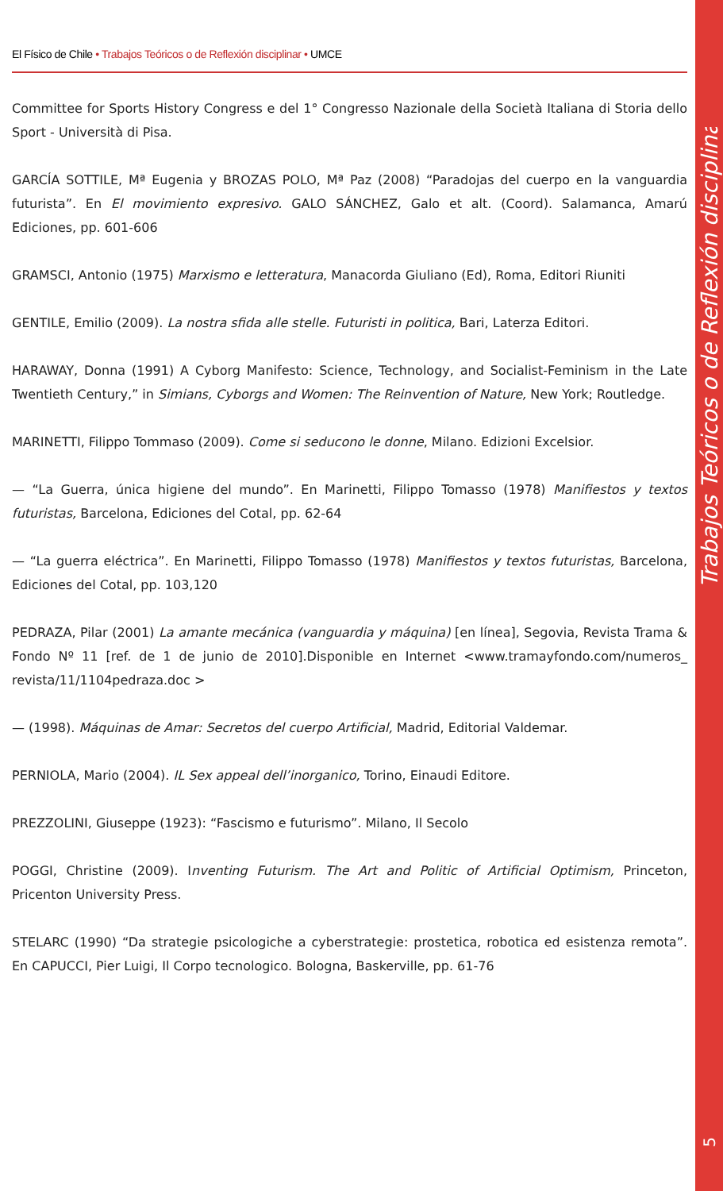Trabajos Teóricos o de Reflexión disciplinar
5
El Físico de Chile • Trabajos Teóricos o de Reflexión disciplinar • UMCE
Committee for Sports History Congress e del 1° Congresso Nazionale della Società Italiana di Storia dello Sport - Università di Pisa.
GARCÍA SOTTILE, Mª Eugenia y BROZAS POLO, Mª Paz (2008) “Paradojas del cuerpo en la vanguardia futurista”. En El movimiento expresivo. GALO SÁNCHEZ, Galo et alt. (Coord). Salamanca, Amarú Ediciones, pp. 601-606
GRAMSCI, Antonio (1975) Marxismo e letteratura, Manacorda Giuliano (Ed), Roma, Editori Riuniti
GENTILE, Emilio (2009). La nostra sfida alle stelle. Futuristi in politica, Bari, Laterza Editori.
HARAWAY, Donna (1991) A Cyborg Manifesto: Science, Technology, and Socialist-Feminism in the Late Twentieth Century,” in Simians, Cyborgs and Women: The Reinvention of Nature, New York; Routledge.
MARINETTI, Filippo Tommaso (2009). Come si seducono le donne, Milano. Edizioni Excelsior.
— “La Guerra, única higiene del mundo”. En Marinetti, Filippo Tomasso (1978) Manifiestos y textos futuristas, Barcelona, Ediciones del Cotal, pp. 62-64
— “La guerra eléctrica”. En Marinetti, Filippo Tomasso (1978) Manifiestos y textos futuristas, Barcelona, Ediciones del Cotal, pp. 103,120
PEDRAZA, Pilar (2001) La amante mecánica (vanguardia y máquina) [en línea], Segovia, Revista Trama & Fondo Nº 11 [ref. de 1 de junio de 2010].Disponible en Internet <www.tramayfondo.com/numeros_ revista/11/1104pedraza.doc >
— (1998). Máquinas de Amar: Secretos del cuerpo Artificial, Madrid, Editorial Valdemar.
PERNIOLA, Mario (2004). IL Sex appeal dell’inorganico, Torino, Einaudi Editore.
PREZZOLINI, Giuseppe (1923): “Fascismo e futurismo”. Milano, Il Secolo
POGGI, Christine (2009). Inventing Futurism. The Art and Politic of Artificial Optimism, Princeton, Pricenton University Press.
STELARC (1990) “Da strategie psicologiche a cyberstrategie: prostetica, robotica ed esistenza remota”. En CAPUCCI, Pier Luigi, Il Corpo tecnologico. Bologna, Baskerville, pp. 61-76